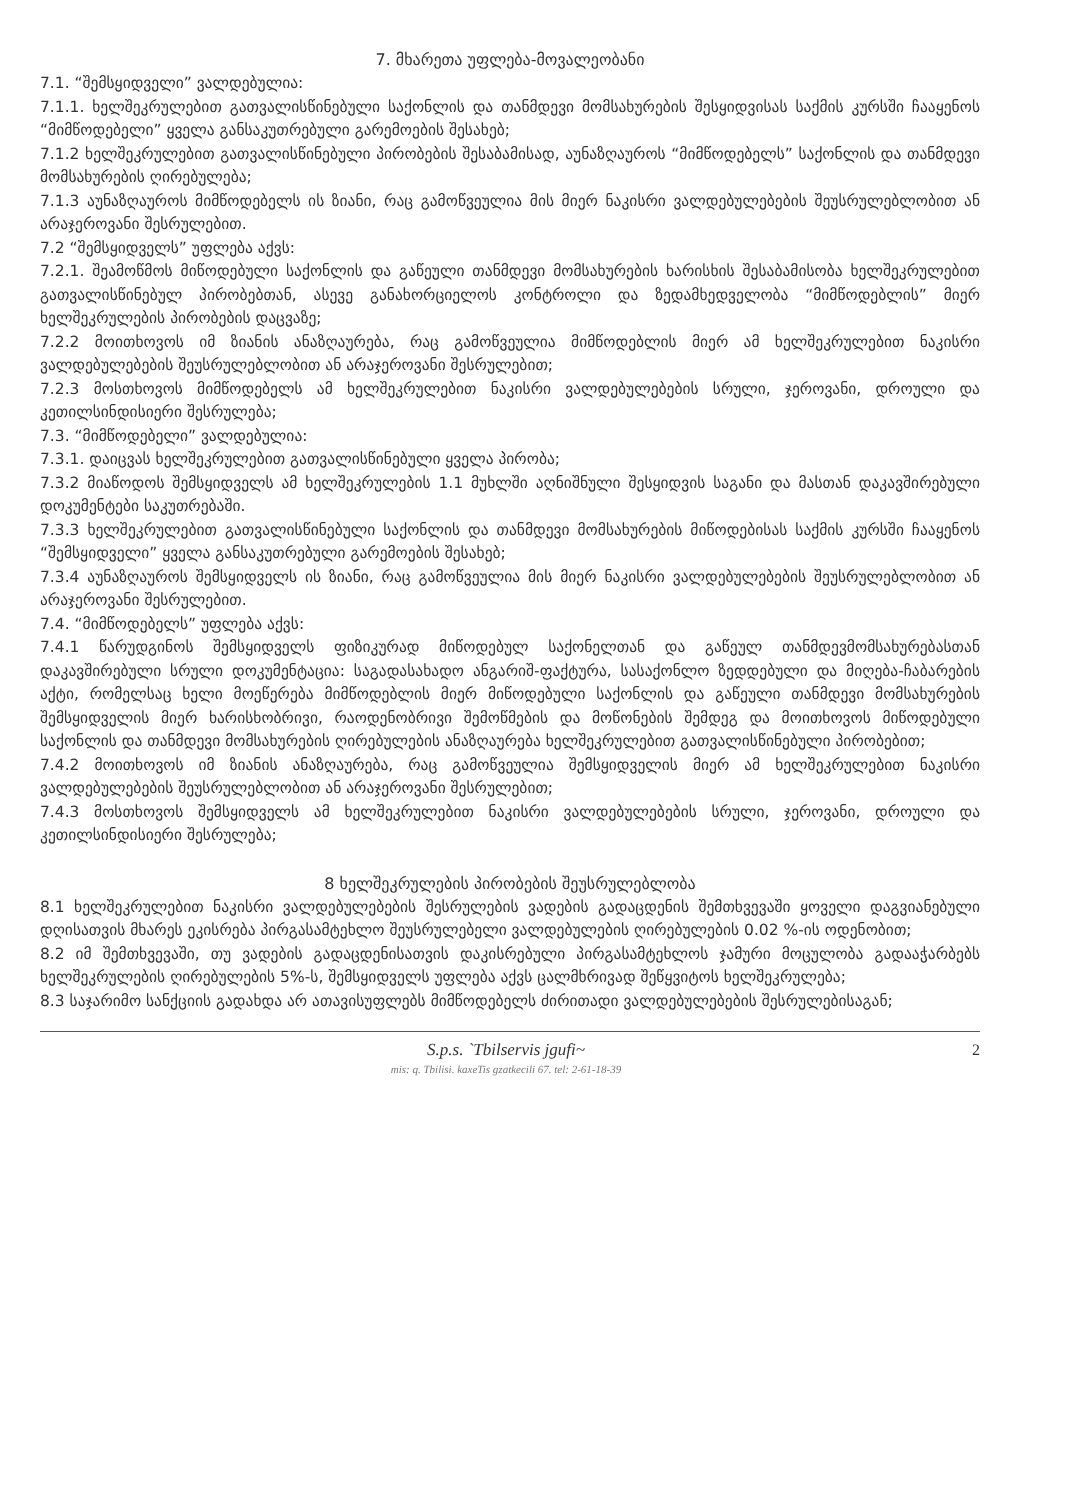7. მხარეთა უფლება-მოვალეობანი
7.1. “შემსყიდველი” ვალდებულია:
7.1.1. ხელშეკრულებით გათვალისწინებული საქონლის და თანმდევი მომსახურების შესყიდვისას საქმის კურსში ჩააყენოს “მიმწოდებელი” ყველა განსაკუთრებული გარემოების შესახებ;
7.1.2 ხელშეკრულებით გათვალისწინებული პირობების შესაბამისად, აუნაზღაუროს “მიმწოდებელს” საქონლის და თანმდევი მომსახურების ღირებულება;
7.1.3 აუნაზღაუროს მიმწოდებელს ის ზიანი, რაც გამოწვეულია მის მიერ ნაკისრი ვალდებულებების შეუსრულებლობით ან არაჯეროვანი შესრულებით.
7.2 “შემსყიდველს” უფლება აქვს:
7.2.1. შეამოწმოს მიწოდებული საქონლის და გაწეული თანმდევი მომსახურების ხარისხის შესაბამისობა ხელშეკრულებით გათვალისწინებულ პირობებთან, ასევე განახორციელოს კონტროლი და ზედამხედველობა “მიმწოდებლის” მიერ ხელშეკრულების პირობების დაცვაზე;
7.2.2 მოითხოვოს იმ ზიანის ანაზღაურება, რაც გამოწვეულია მიმწოდებლის მიერ ამ ხელშეკრულებით ნაკისრი ვალდებულებების შეუსრულებლობით ან არაჯეროვანი შესრულებით;
7.2.3 მოსთხოვოს მიმწოდებელს ამ ხელშეკრულებით ნაკისრი ვალდებულებების სრული, ჯეროვანი, დროული და კეთილსინდისიერი შესრულება;
7.3. “მიმწოდებელი” ვალდებულია:
7.3.1. დაიცვას ხელშეკრულებით გათვალისწინებული ყველა პირობა;
7.3.2 მიაწოდოს შემსყიდველს ამ ხელშეკრულების 1.1 მუხლში აღნიშნული შესყიდვის საგანი და მასთან დაკავშირებული დოკუმენტები საკუთრებაში.
7.3.3 ხელშეკრულებით გათვალისწინებული საქონლის და თანმდევი მომსახურების მიწოდებისას საქმის კურსში ჩააყენოს “შემსყიდველი” ყველა განსაკუთრებული გარემოების შესახებ;
7.3.4 აუნაზღაუროს შემსყიდველს ის ზიანი, რაც გამოწვეულია მის მიერ ნაკისრი ვალდებულებების შეუსრულებლობით ან არაჯეროვანი შესრულებით.
7.4. “მიმწოდებელს” უფლება აქვს:
7.4.1 წარუდგინოს შემსყიდველს ფიზიკურად მიწოდებულ საქონელთან და გაწეულ თანმდევმომსახურებასთან დაკავშირებული სრული დოკუმენტაცია: საგადასახადო ანგარიშ-ფაქტურა, სასაქონლო ზედდებული და მიღება-ჩაბარების აქტი, რომელსაც ხელი მოეწერება მიმწოდებლის მიერ მიწოდებული საქონლის და გაწეული თანმდევი მომსახურების შემსყიდველის მიერ ხარისხობრივი, რაოდენობრივი შემოწმების და მოწონების შემდეგ და მოითხოვოს მიწოდებული საქონლის და თანმდევი მომსახურების ღირებულების ანაზღაურება ხელშეკრულებით გათვალისწინებული პირობებით;
7.4.2 მოითხოვოს იმ ზიანის ანაზღაურება, რაც გამოწვეულია შემსყიდველის მიერ ამ ხელშეკრულებით ნაკისრი ვალდებულებების შეუსრულებლობით ან არაჯეროვანი შესრულებით;
7.4.3 მოსთხოვოს შემსყიდველს ამ ხელშეკრულებით ნაკისრი ვალდებულებების სრული, ჯეროვანი, დროული და კეთილსინდისიერი შესრულება;
8 ხელშეკრულების პირობების შეუსრულებლობა
8.1 ხელშეკრულებით ნაკისრი ვალდებულებების შესრულების ვადების გადაცდენის შემთხვევაში ყოველი დაგვიანებული დღისათვის მხარეს ეკისრება პირგასამტეხლო შეუსრულებელი ვალდებულების ღირებულების 0.02 %-ის ოდენობით;
8.2 იმ შემთხვევაში, თუ ვადების გადაცდენისათვის დაკისრებული პირგასამტეხლოს ჯამური მოცულობა გადააჭარბებს ხელშეკრულების ღირებულების 5%-ს, შემსყიდველს უფლება აქვს ცალმხრივად შეწყვიტოს ხელშეკრულება;
8.3 საჯარიმო სანქციის გადახდა არ ათავისუფლებს მიმწოდებელს ძირითადი ვალდებულებების შესრულებისაგან;
S.p.s. `Tbilservis jgufi~
mis: q. Tbilisi. kaxeTis gzatkecili 67. tel: 2-61-18-39
2